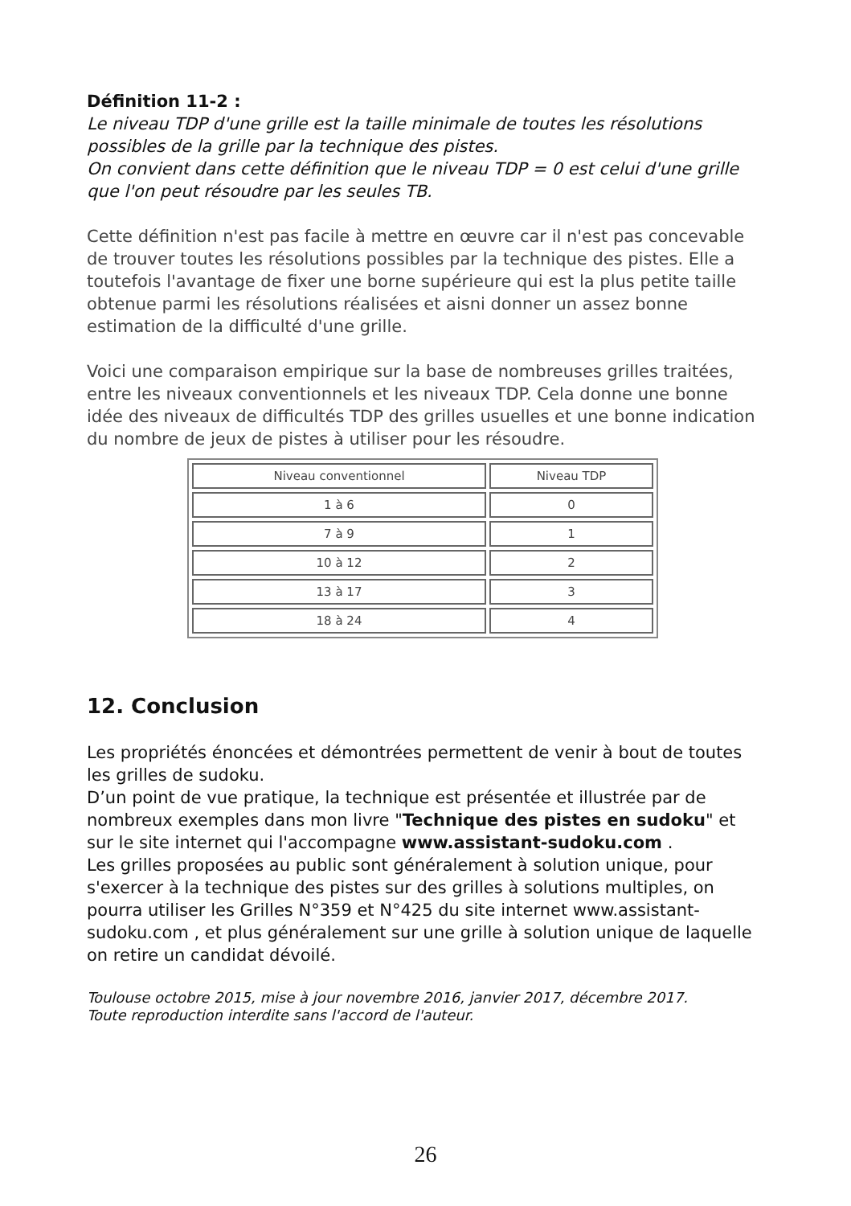Définition 11-2 :
Le niveau TDP d'une grille est la taille minimale de toutes les résolutions possibles de la grille par la technique des pistes.
On convient dans cette définition que le niveau TDP = 0 est celui d'une grille que l'on peut résoudre par les seules TB.
Cette définition n'est pas facile à mettre en œuvre car il n'est pas concevable de trouver toutes les résolutions possibles par la technique des pistes. Elle a toutefois l'avantage de fixer une borne supérieure qui est la plus petite taille obtenue parmi les résolutions réalisées et aisni donner un assez bonne estimation de la difficulté d'une grille.
Voici une comparaison empirique sur la base de nombreuses grilles traitées, entre les niveaux conventionnels et les niveaux TDP. Cela donne une bonne idée des niveaux de difficultés TDP des grilles usuelles et une bonne indication du nombre de jeux de pistes à utiliser pour les résoudre.
| Niveau conventionnel | Niveau TDP |
| --- | --- |
| 1 à 6 | 0 |
| 7 à 9 | 1 |
| 10 à 12 | 2 |
| 13 à 17 | 3 |
| 18 à 24 | 4 |
12. Conclusion
Les propriétés énoncées et démontrées permettent de venir à bout de toutes les grilles de sudoku.
D’un point de vue pratique, la technique est présentée et illustrée par de nombreux exemples dans mon livre "Technique des pistes en sudoku" et sur le site internet qui l'accompagne www.assistant-sudoku.com .
Les grilles proposées au public sont généralement à solution unique, pour s'exercer à la technique des pistes sur des grilles à solutions multiples, on pourra utiliser les Grilles N°359 et N°425 du site internet www.assistant-sudoku.com , et plus généralement sur une grille à solution unique de laquelle on retire un candidat dévoilé.
Toulouse octobre 2015, mise à jour novembre 2016, janvier 2017, décembre 2017.
Toute reproduction interdite sans l'accord de l'auteur.
26